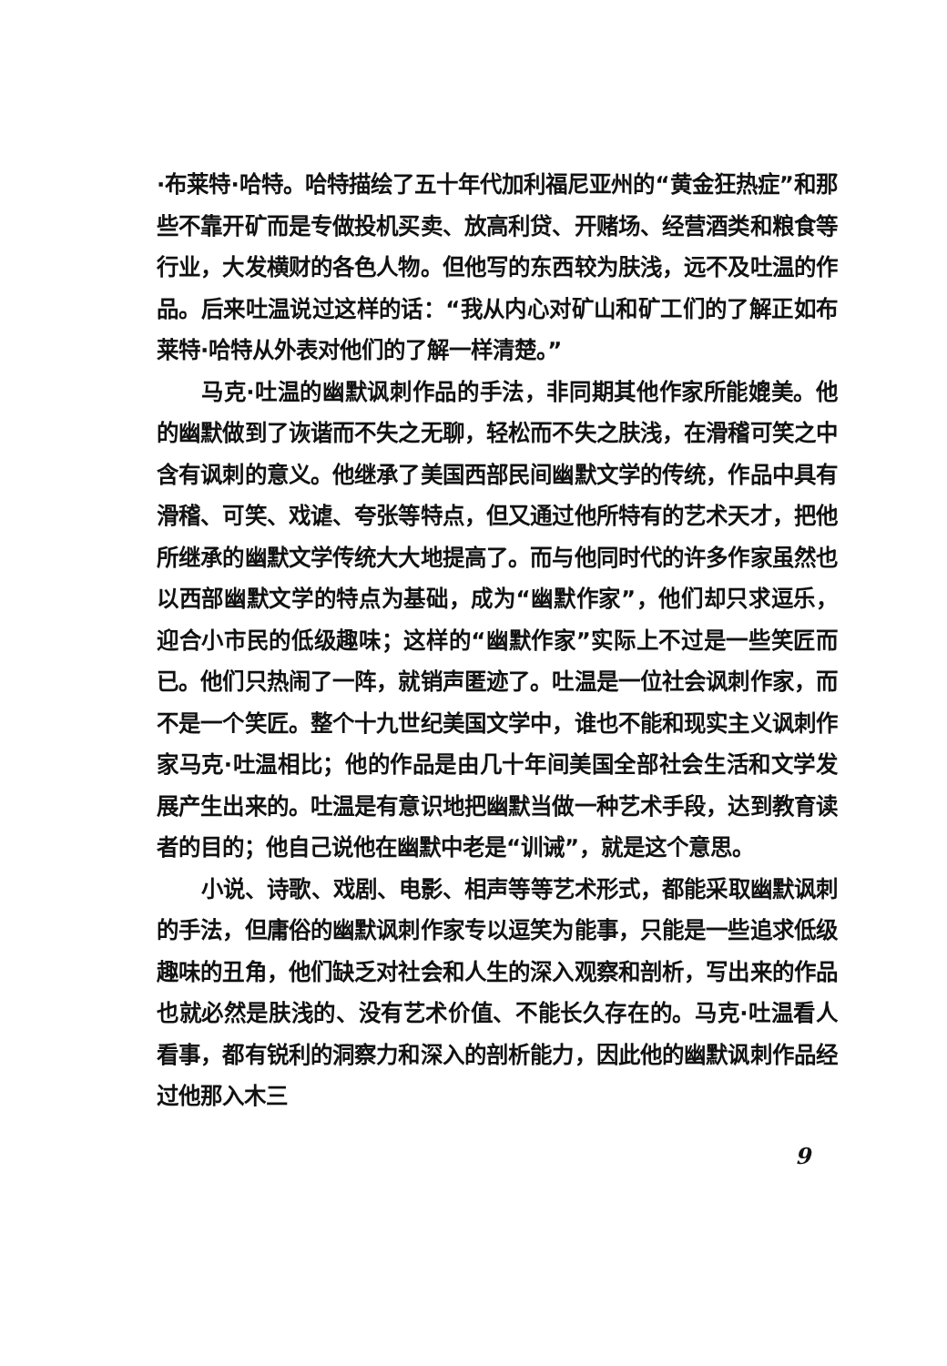·布莱特·哈特。哈特描绘了五十年代加利福尼亚州的“黄金狂热症”和那些不靠开矿而是专做投机买卖、放高利贷、开赌场、经营酒类和粮食等行业，大发横财的各色人物。但他写的东西较为肤浅，远不及吐温的作品。后来吐温说过这样的话：“我从内心对矿山和矿工们的了解正如布莱特·哈特从外表对他们的了解一样清楚。”
马克·吐温的幽默讽刺作品的手法，非同期其他作家所能媲美。他的幽默做到了诙谐而不失之无聊，轻松而不失之肤浅，在滑稽可笑之中含有讽刺的意义。他继承了美国西部民间幽默文学的传统，作品中具有滑稽、可笑、戏谑、夸张等特点，但又通过他所特有的艺术天才，把他所继承的幽默文学传统大大地提高了。而与他同时代的许多作家虽然也以西部幽默文学的特点为基础，成为“幽默作家”，他们却只求逗乐，迎合小市民的低级趣味；这样的“幽默作家”实际上不过是一些笑匠而已。他们只热闹了一阵，就销声匿迹了。吐温是一位社会讽刺作家，而不是一个笑匠。整个十九世纪美国文学中，谁也不能和现实主义讽刺作家马克·吐温相比；他的作品是由几十年间美国全部社会生活和文学发展产生出来的。吐温是有意识地把幽默当做一种艺术手段，达到教育读者的目的；他自己说他在幽默中老是“训诫”，就是这个意思。
小说、诗歌、戏剧、电影、相声等等艺术形式，都能采取幽默讽刺的手法，但庸俗的幽默讽刺作家专以逗笑为能事，只能是一些追求低级趣味的丑角，他们缺乏对社会和人生的深入观察和剖析，写出来的作品也就必然是肤浅的、没有艺术价值、不能长久存在的。马克·吐温看人看事，都有锐利的洞察力和深入的剖析能力，因此他的幽默讽刺作品经过他那入木三
9